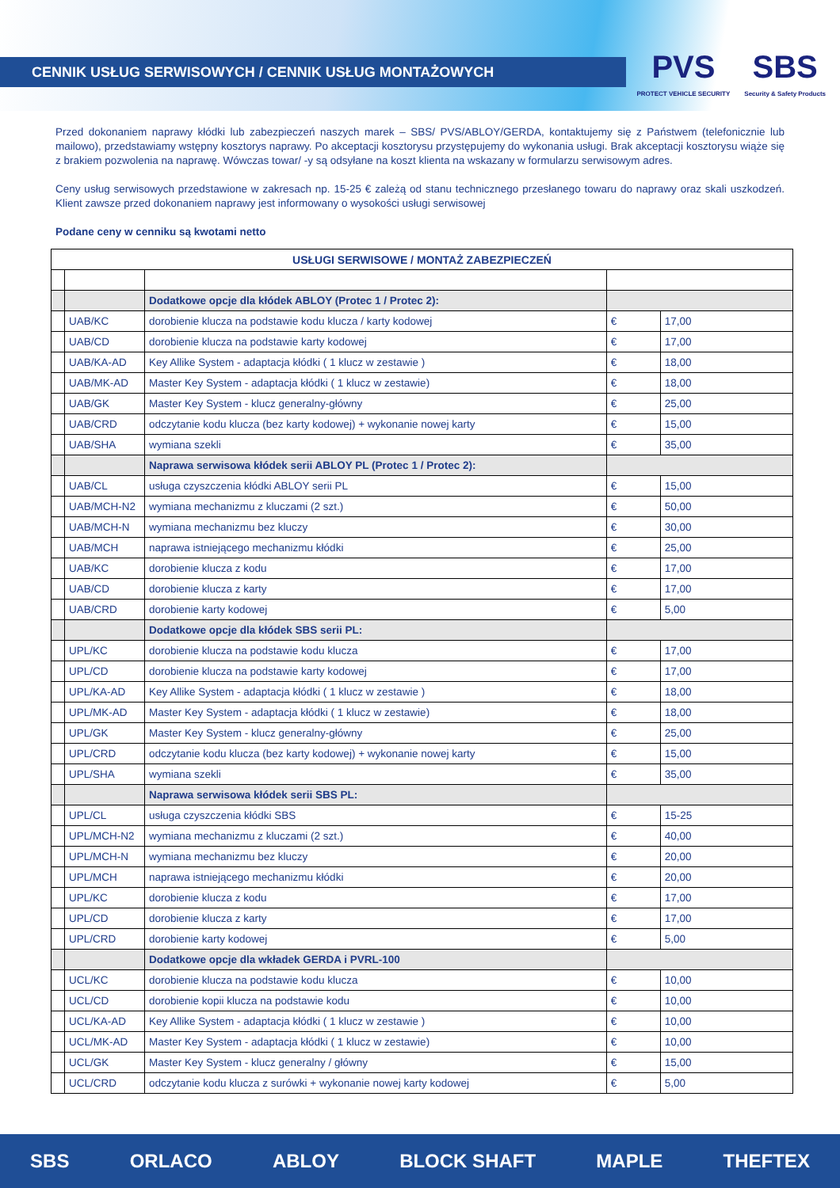CENNIK USŁUG SERWISOWYCH / CENNIK USŁUG MONTAŻOWYCH
PVS
PROTECT VEHICLE SECURITY
SBS
Security & Safety Products
Przed dokonaniem naprawy kłódki lub zabezpieczeń naszych marek – SBS/ PVS/ABLOY/GERDA, kontaktujemy się z Państwem (telefonicznie lub mailowo), przedstawiamy wstępny kosztorys naprawy. Po akceptacji kosztorysu przystępujemy do wykonania usługi. Brak akceptacji kosztorysu wiąże się z brakiem pozwolenia na naprawę. Wówczas towar/ -y są odsyłane na koszt klienta na wskazany w formularzu serwisowym adres.
Ceny usług serwisowych przedstawione w zakresach np. 15-25 € zależą od stanu technicznego przesłanego towaru do naprawy oraz skali uszkodzeń. Klient zawsze przed dokonaniem naprawy jest informowany o wysokości usługi serwisowej
Podane ceny w cenniku są kwotami netto
| USŁUGI SERWISOWE / MONTAŻ ZABEZPIECZEŃ | | | | |
| --- | --- | --- | --- | --- |
| | | Dodatkowe opcje dla kłódek ABLOY (Protec 1 / Protec 2): | | |
| | UAB/KC | dorobienie klucza na podstawie kodu klucza / karty kodowej | € | 17,00 |
| | UAB/CD | dorobienie klucza na podstawie karty kodowej | € | 17,00 |
| | UAB/KA-AD | Key Allike System - adaptacja kłódki ( 1 klucz w zestawie ) | € | 18,00 |
| | UAB/MK-AD | Master Key System - adaptacja kłódki ( 1 klucz w zestawie) | € | 18,00 |
| | UAB/GK | Master Key System - klucz generalny-główny | € | 25,00 |
| | UAB/CRD | odczytanie kodu klucza (bez karty kodowej) + wykonanie nowej karty | € | 15,00 |
| | UAB/SHA | wymiana szekli | € | 35,00 |
| | | Naprawa serwisowa kłódek serii ABLOY PL (Protec 1 / Protec 2): | | |
| | UAB/CL | usługa czyszczenia kłódki ABLOY serii PL | € | 15,00 |
| | UAB/MCH-N2 | wymiana mechanizmu z kluczami (2 szt.) | € | 50,00 |
| | UAB/MCH-N | wymiana mechanizmu bez kluczy | € | 30,00 |
| | UAB/MCH | naprawa istniejącego mechanizmu kłódki | € | 25,00 |
| | UAB/KC | dorobienie klucza z kodu | € | 17,00 |
| | UAB/CD | dorobienie klucza z karty | € | 17,00 |
| | UAB/CRD | dorobienie karty kodowej | € | 5,00 |
| | | Dodatkowe opcje dla kłódek SBS serii PL: | | |
| | UPL/KC | dorobienie klucza na podstawie kodu klucza | € | 17,00 |
| | UPL/CD | dorobienie klucza na podstawie karty kodowej | € | 17,00 |
| | UPL/KA-AD | Key Allike System - adaptacja kłódki ( 1 klucz w zestawie ) | € | 18,00 |
| | UPL/MK-AD | Master Key System - adaptacja kłódki ( 1 klucz w zestawie) | € | 18,00 |
| | UPL/GK | Master Key System - klucz generalny-główny | € | 25,00 |
| | UPL/CRD | odczytanie kodu klucza (bez karty kodowej) + wykonanie nowej karty | € | 15,00 |
| | UPL/SHA | wymiana szekli | € | 35,00 |
| | | Naprawa serwisowa kłódek serii SBS PL: | | |
| | UPL/CL | usługa czyszczenia kłódki SBS | € | 15-25 |
| | UPL/MCH-N2 | wymiana mechanizmu z kluczami (2 szt.) | € | 40,00 |
| | UPL/MCH-N | wymiana mechanizmu bez kluczy | € | 20,00 |
| | UPL/MCH | naprawa istniejącego mechanizmu kłódki | € | 20,00 |
| | UPL/KC | dorobienie klucza z kodu | € | 17,00 |
| | UPL/CD | dorobienie klucza z karty | € | 17,00 |
| | UPL/CRD | dorobienie karty kodowej | € | 5,00 |
| | | Dodatkowe opcje dla wkładek GERDA i PVRL-100 | | |
| | UCL/KC | dorobienie klucza na podstawie kodu klucza | € | 10,00 |
| | UCL/CD | dorobienie kopii klucza na podstawie kodu | € | 10,00 |
| | UCL/KA-AD | Key Allike System - adaptacja kłódki ( 1 klucz w zestawie ) | € | 10,00 |
| | UCL/MK-AD | Master Key System - adaptacja kłódki ( 1 klucz w zestawie) | € | 10,00 |
| | UCL/GK | Master Key System - klucz generalny / główny | € | 15,00 |
| | UCL/CRD | odczytanie kodu klucza z surówki + wykonanie nowej karty kodowej | € | 5,00 |
SBS ORLACO ABLOY BLOCK SHAFT MAPLE THEFTEX